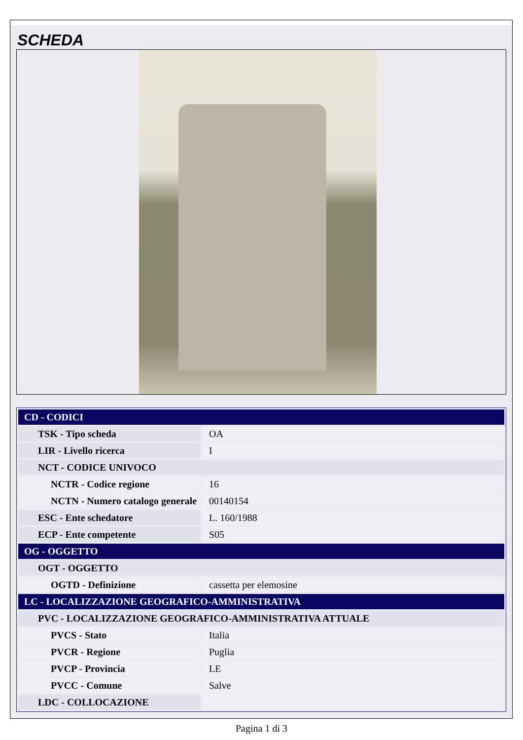SCHEDA
| CD - CODICI | |
| TSK - Tipo scheda | OA |
| LIR - Livello ricerca | I |
| NCT - CODICE UNIVOCO | |
| NCTR - Codice regione | 16 |
| NCTN - Numero catalogo generale | 00140154 |
| ESC - Ente schedatore | L. 160/1988 |
| ECP - Ente competente | S05 |
| OG - OGGETTO | |
| OGT - OGGETTO | |
| OGTD - Definizione | cassetta per elemosine |
| LC - LOCALIZZAZIONE GEOGRAFICO-AMMINISTRATIVA | |
| PVC - LOCALIZZAZIONE GEOGRAFICO-AMMINISTRATIVA ATTUALE | |
| PVCS - Stato | Italia |
| PVCR - Regione | Puglia |
| PVCP - Provincia | LE |
| PVCC - Comune | Salve |
| LDC - COLLOCAZIONE | |
Pagina 1 di 3